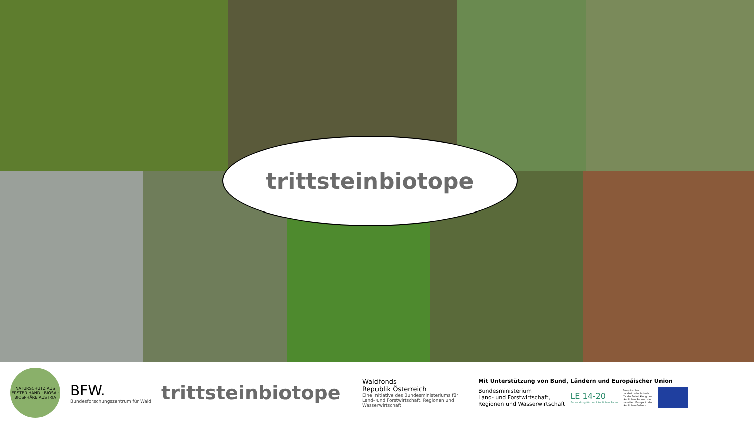trittsteinbiotope
NATURSCHUTZ AUS ERSTER HAND · BIOSA · BIOSPHÄRE AUSTRIA
BFW.
Bundesforschungszentrum für Wald
trittsteinbiotope
Waldfonds
Republik Österreich
Eine Initiative des Bundesministeriums für Land- und Forstwirtschaft, Regionen und Wasserwirtschaft
Mit Unterstützung von Bund, Ländern und Europäischer Union
Bundesministerium
Land- und Forstwirtschaft,
Regionen und Wasserwirtschaft
LE 14-20
Entwicklung für den Ländlichen Raum
Europäischer Landwirtschaftsfonds für die Entwicklung des ländlichen Raums: Hier investiert Europa in die ländlichen Gebiete.